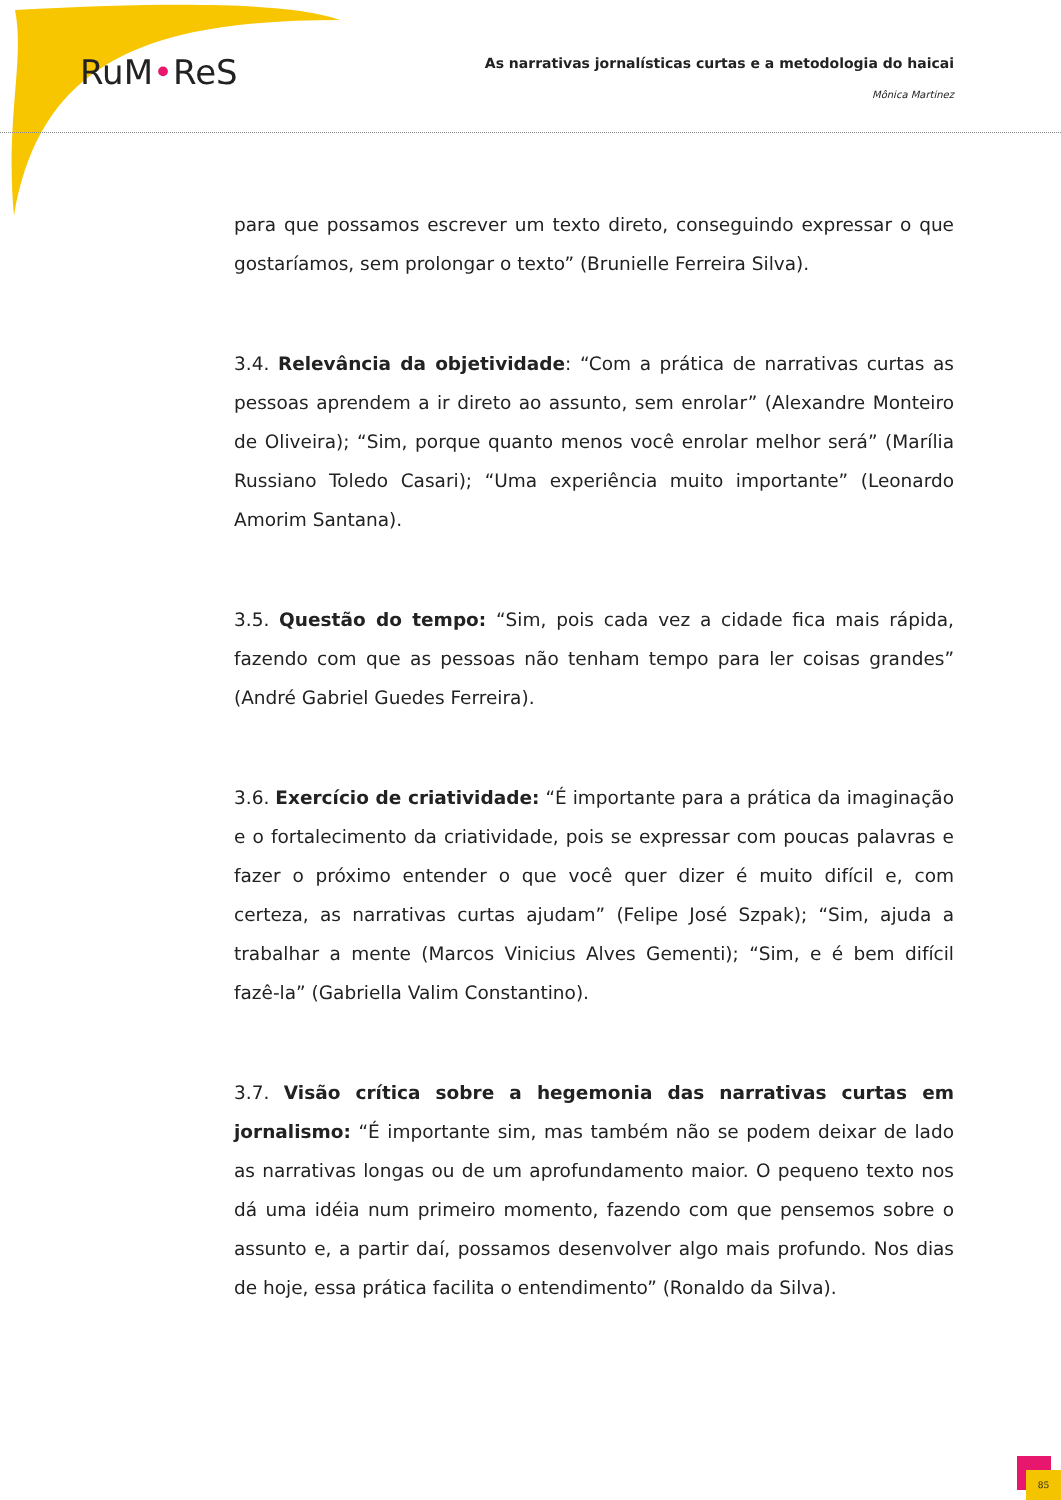RuM•ReS
As narrativas jornalísticas curtas e a metodologia do haicai
Mônica Martinez
para que possamos escrever um texto direto, conseguindo expressar o que gostaríamos, sem prolongar o texto” (Brunielle Ferreira Silva).
3.4. Relevância da objetividade: “Com a prática de narrativas curtas as pessoas aprendem a ir direto ao assunto, sem enrolar” (Alexandre Monteiro de Oliveira); “Sim, porque quanto menos você enrolar melhor será” (Marília Russiano Toledo Casari); “Uma experiência muito importante” (Leonardo Amorim Santana).
3.5. Questão do tempo: “Sim, pois cada vez a cidade fica mais rápida, fazendo com que as pessoas não tenham tempo para ler coisas grandes” (André Gabriel Guedes Ferreira).
3.6. Exercício de criatividade: “É importante para a prática da imaginação e o fortalecimento da criatividade, pois se expressar com poucas palavras e fazer o próximo entender o que você quer dizer é muito difícil e, com certeza, as narrativas curtas ajudam” (Felipe José Szpak); “Sim, ajuda a trabalhar a mente (Marcos Vinicius Alves Gementi); “Sim, e é bem difícil fazê-la” (Gabriella Valim Constantino).
3.7. Visão crítica sobre a hegemonia das narrativas curtas em jornalismo: “É importante sim, mas também não se podem deixar de lado as narrativas longas ou de um aprofundamento maior. O pequeno texto nos dá uma idéia num primeiro momento, fazendo com que pensemos sobre o assunto e, a partir daí, possamos desenvolver algo mais profundo. Nos dias de hoje, essa prática facilita o entendimento” (Ronaldo da Silva).
85